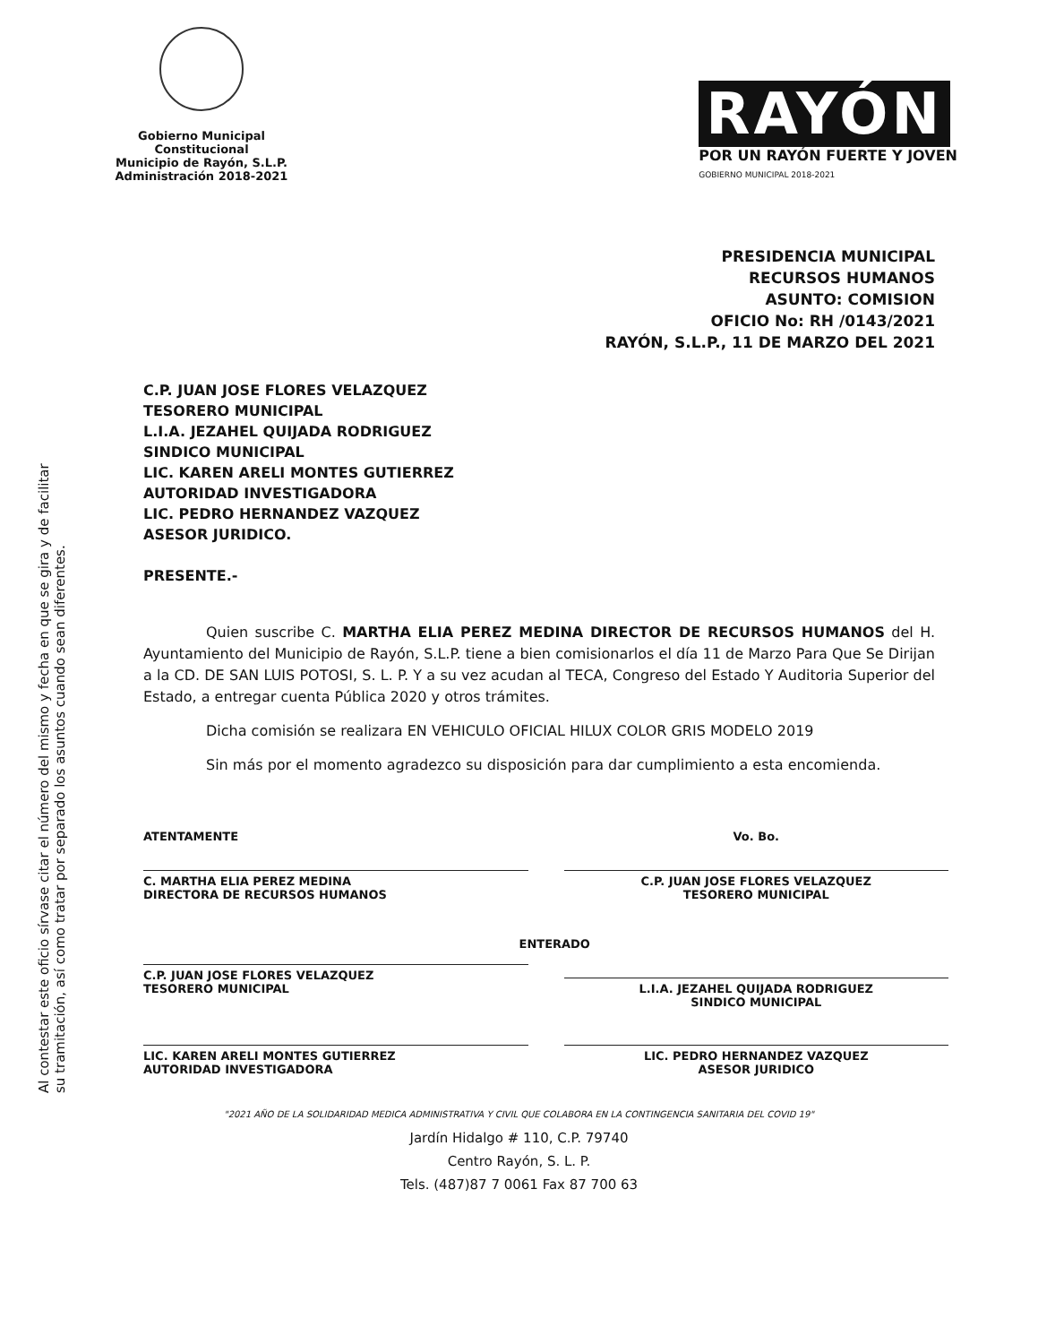Al contestar este oficio sírvase citar el número del mismo y fecha en que se gira y de facilitar su tramitación, así como tratar por separado los asuntos cuando sean diferentes.
Gobierno Municipal Constitucional
Municipio de Rayón, S.L.P.
Administración 2018-2021
RAYÓN
POR UN RAYÓN FUERTE Y JOVEN
GOBIERNO MUNICIPAL 2018-2021
PRESIDENCIA MUNICIPAL
RECURSOS HUMANOS
ASUNTO: COMISION
OFICIO No: RH /0143/2021
RAYÓN, S.L.P., 11 DE MARZO DEL 2021
C.P. JUAN JOSE FLORES VELAZQUEZ
TESORERO MUNICIPAL
L.I.A. JEZAHEL QUIJADA RODRIGUEZ
SINDICO MUNICIPAL
LIC. KAREN ARELI MONTES GUTIERREZ
AUTORIDAD INVESTIGADORA
LIC. PEDRO HERNANDEZ VAZQUEZ
ASESOR JURIDICO.
PRESENTE.-
Quien suscribe C. MARTHA ELIA PEREZ MEDINA DIRECTOR DE RECURSOS HUMANOS del H. Ayuntamiento del Municipio de Rayón, S.L.P. tiene a bien comisionarlos el día 11 de Marzo Para Que Se Dirijan a la CD. DE SAN LUIS POTOSI, S. L. P. Y a su vez acudan al TECA, Congreso del Estado Y Auditoria Superior del Estado, a entregar cuenta Pública 2020 y otros trámites.
Dicha comisión se realizara EN VEHICULO OFICIAL HILUX COLOR GRIS MODELO 2019
Sin más por el momento agradezco su disposición para dar cumplimiento a esta encomienda.
ATENTAMENTE
C. MARTHA ELIA PEREZ MEDINA
DIRECTORA DE RECURSOS HUMANOS
Vo. Bo.
C.P. JUAN JOSE FLORES VELAZQUEZ
TESORERO MUNICIPAL
C.P. JUAN JOSE FLORES VELAZQUEZ
TESORERO MUNICIPAL
ENTERADO
L.I.A. JEZAHEL QUIJADA RODRIGUEZ
SINDICO MUNICIPAL
LIC. KAREN ARELI MONTES GUTIERREZ
AUTORIDAD INVESTIGADORA
LIC. PEDRO HERNANDEZ VAZQUEZ
ASESOR JURIDICO
"2021 AÑO DE LA SOLIDARIDAD MEDICA ADMINISTRATIVA Y CIVIL QUE COLABORA EN LA CONTINGENCIA SANITARIA DEL COVID 19"
Jardín Hidalgo # 110, C.P. 79740
Centro Rayón, S. L. P.
Tels. (487)87 7 0061 Fax 87 700 63